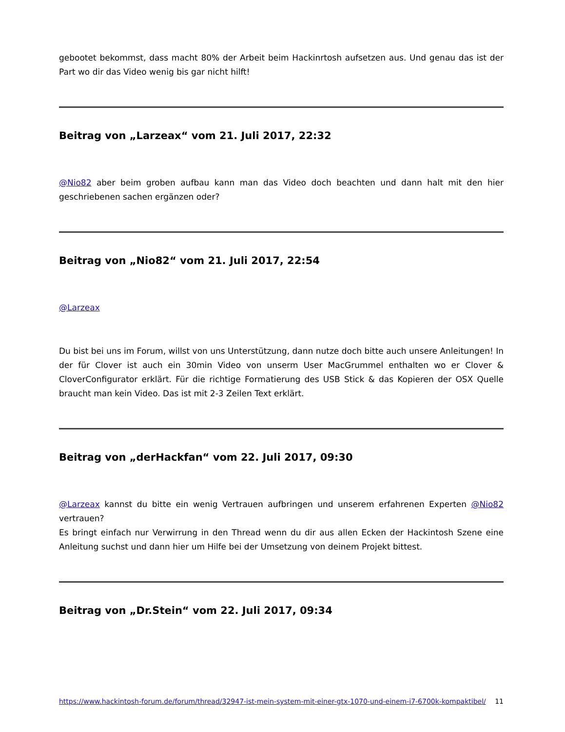gebootet bekommst, dass macht 80% der Arbeit beim Hackinrtosh aufsetzen aus. Und genau das ist der Part wo dir das Video wenig bis gar nicht hilft!
Beitrag von „Larzeax“ vom 21. Juli 2017, 22:32
@Nio82 aber beim groben aufbau kann man das Video doch beachten und dann halt mit den hier geschriebenen sachen ergänzen oder?
Beitrag von „Nio82“ vom 21. Juli 2017, 22:54
@Larzeax
Du bist bei uns im Forum, willst von uns Unterstützung, dann nutze doch bitte auch unsere Anleitungen! In der für Clover ist auch ein 30min Video von unserm User MacGrummel enthalten wo er Clover & CloverConfigurator erklärt. Für die richtige Formatierung des USB Stick & das Kopieren der OSX Quelle braucht man kein Video. Das ist mit 2-3 Zeilen Text erklärt.
Beitrag von „derHackfan“ vom 22. Juli 2017, 09:30
@Larzeax kannst du bitte ein wenig Vertrauen aufbringen und unserem erfahrenen Experten @Nio82 vertrauen?
Es bringt einfach nur Verwirrung in den Thread wenn du dir aus allen Ecken der Hackintosh Szene eine Anleitung suchst und dann hier um Hilfe bei der Umsetzung von deinem Projekt bittest.
Beitrag von „Dr.Stein“ vom 22. Juli 2017, 09:34
https://www.hackintosh-forum.de/forum/thread/32947-ist-mein-system-mit-einer-gtx-1070-und-einem-i7-6700k-kompaktibel/ 11